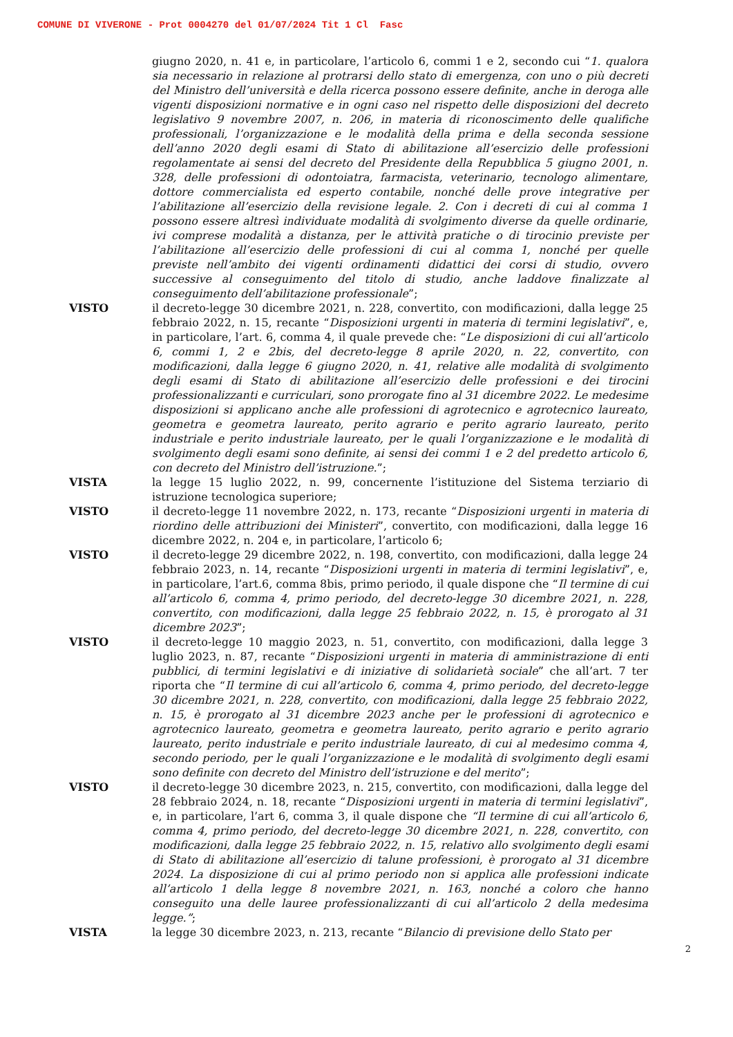COMUNE DI VIVERONE - Prot 0004270 del 01/07/2024 Tit 1 Cl Fasc
giugno 2020, n. 41 e, in particolare, l’articolo 6, commi 1 e 2, secondo cui “1. qualora sia necessario in relazione al protrarsi dello stato di emergenza, con uno o più decreti del Ministro dell’università e della ricerca possono essere definite, anche in deroga alle vigenti disposizioni normative e in ogni caso nel rispetto delle disposizioni del decreto legislativo 9 novembre 2007, n. 206, in materia di riconoscimento delle qualifiche professionali, l’organizzazione e le modalità della prima e della seconda sessione dell’anno 2020 degli esami di Stato di abilitazione all’esercizio delle professioni regolamentate ai sensi del decreto del Presidente della Repubblica 5 giugno 2001, n. 328, delle professioni di odontoiatra, farmacista, veterinario, tecnologo alimentare, dottore commercialista ed esperto contabile, nonché delle prove integrative per l’abilitazione all’esercizio della revisione legale. 2. Con i decreti di cui al comma 1 possono essere altresì individuate modalità di svolgimento diverse da quelle ordinarie, ivi comprese modalità a distanza, per le attività pratiche o di tirocinio previste per l’abilitazione all’esercizio delle professioni di cui al comma 1, nonché per quelle previste nell’ambito dei vigenti ordinamenti didattici dei corsi di studio, ovvero successive al conseguimento del titolo di studio, anche laddove finalizzate al conseguimento dell’abilitazione professionale”;
VISTO il decreto-legge 30 dicembre 2021, n. 228, convertito, con modificazioni, dalla legge 25 febbraio 2022, n. 15, recante “Disposizioni urgenti in materia di termini legislativi”, e, in particolare, l’art. 6, comma 4, il quale prevede che: “Le disposizioni di cui all’articolo 6, commi 1, 2 e 2bis, del decreto-legge 8 aprile 2020, n. 22, convertito, con modificazioni, dalla legge 6 giugno 2020, n. 41, relative alle modalità di svolgimento degli esami di Stato di abilitazione all’esercizio delle professioni e dei tirocini professionalizzanti e curriculari, sono prorogate fino al 31 dicembre 2022. Le medesime disposizioni si applicano anche alle professioni di agrotecnico e agrotecnico laureato, geometra e geometra laureato, perito agrario e perito agrario laureato, perito industriale e perito industriale laureato, per le quali l’organizzazione e le modalità di svolgimento degli esami sono definite, ai sensi dei commi 1 e 2 del predetto articolo 6, con decreto del Ministro dell’istruzione.”;
VISTA la legge 15 luglio 2022, n. 99, concernente l’istituzione del Sistema terziario di istruzione tecnologica superiore;
VISTO il decreto-legge 11 novembre 2022, n. 173, recante “Disposizioni urgenti in materia di riordino delle attribuzioni dei Ministeri”, convertito, con modificazioni, dalla legge 16 dicembre 2022, n. 204 e, in particolare, l’articolo 6;
VISTO il decreto-legge 29 dicembre 2022, n. 198, convertito, con modificazioni, dalla legge 24 febbraio 2023, n. 14, recante “Disposizioni urgenti in materia di termini legislativi”, e, in particolare, l’art.6, comma 8bis, primo periodo, il quale dispone che “Il termine di cui all’articolo 6, comma 4, primo periodo, del decreto-legge 30 dicembre 2021, n. 228, convertito, con modificazioni, dalla legge 25 febbraio 2022, n. 15, è prorogato al 31 dicembre 2023”;
VISTO il decreto-legge 10 maggio 2023, n. 51, convertito, con modificazioni, dalla legge 3 luglio 2023, n. 87, recante “Disposizioni urgenti in materia di amministrazione di enti pubblici, di termini legislativi e di iniziative di solidarietà sociale” che all’art. 7 ter riporta che “Il termine di cui all’articolo 6, comma 4, primo periodo, del decreto-legge 30 dicembre 2021, n. 228, convertito, con modificazioni, dalla legge 25 febbraio 2022, n. 15, è prorogato al 31 dicembre 2023 anche per le professioni di agrotecnico e agrotecnico laureato, geometra e geometra laureato, perito agrario e perito agrario laureato, perito industriale e perito industriale laureato, di cui al medesimo comma 4, secondo periodo, per le quali l’organizzazione e le modalità di svolgimento degli esami sono definite con decreto del Ministro dell’istruzione e del merito”;
VISTO il decreto-legge 30 dicembre 2023, n. 215, convertito, con modificazioni, dalla legge del 28 febbraio 2024, n. 18, recante “Disposizioni urgenti in materia di termini legislativi”, e, in particolare, l’art 6, comma 3, il quale dispone che “Il termine di cui all’articolo 6, comma 4, primo periodo, del decreto-legge 30 dicembre 2021, n. 228, convertito, con modificazioni, dalla legge 25 febbraio 2022, n. 15, relativo allo svolgimento degli esami di Stato di abilitazione all’esercizio di talune professioni, è prorogato al 31 dicembre 2024. La disposizione di cui al primo periodo non si applica alle professioni indicate all’articolo 1 della legge 8 novembre 2021, n. 163, nonché a coloro che hanno conseguito una delle lauree professionalizzanti di cui all’articolo 2 della medesima legge.”;
VISTA la legge 30 dicembre 2023, n. 213, recante “Bilancio di previsione dello Stato per
2